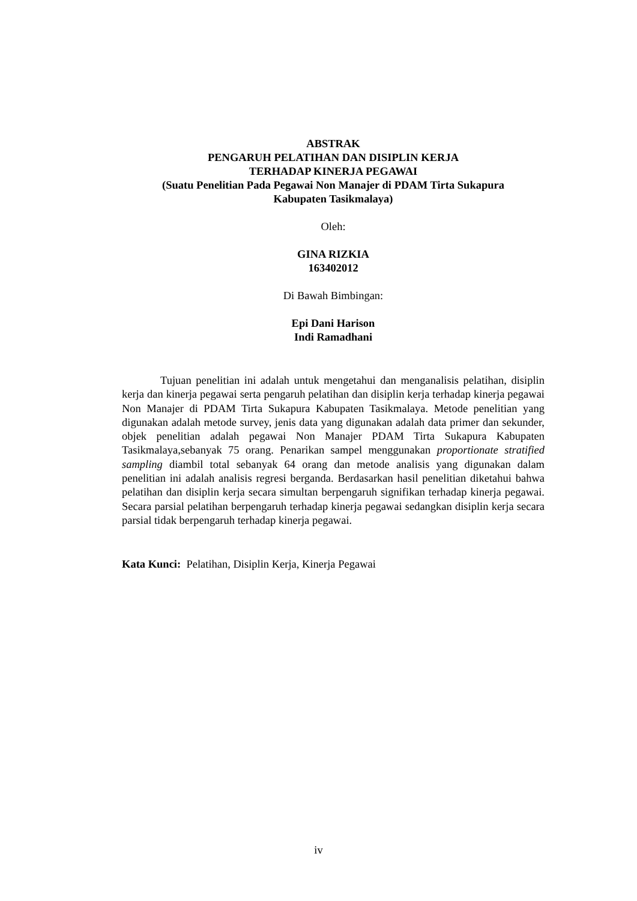ABSTRAK
PENGARUH PELATIHAN DAN DISIPLIN KERJA
TERHADAP KINERJA PEGAWAI
(Suatu Penelitian Pada Pegawai Non Manajer di PDAM Tirta Sukapura
Kabupaten Tasikmalaya)
Oleh:
GINA RIZKIA
163402012
Di Bawah Bimbingan:
Epi Dani Harison
Indi Ramadhani
Tujuan penelitian ini adalah untuk mengetahui dan menganalisis pelatihan, disiplin kerja dan kinerja pegawai serta pengaruh pelatihan dan disiplin kerja terhadap kinerja pegawai Non Manajer di PDAM Tirta Sukapura Kabupaten Tasikmalaya. Metode penelitian yang digunakan adalah metode survey, jenis data yang digunakan adalah data primer dan sekunder, objek penelitian adalah pegawai Non Manajer PDAM Tirta Sukapura Kabupaten Tasikmalaya,sebanyak 75 orang. Penarikan sampel menggunakan proportionate stratified sampling diambil total sebanyak 64 orang dan metode analisis yang digunakan dalam penelitian ini adalah analisis regresi berganda. Berdasarkan hasil penelitian diketahui bahwa pelatihan dan disiplin kerja secara simultan berpengaruh signifikan terhadap kinerja pegawai. Secara parsial pelatihan berpengaruh terhadap kinerja pegawai sedangkan disiplin kerja secara parsial tidak berpengaruh terhadap kinerja pegawai.
Kata Kunci: Pelatihan, Disiplin Kerja, Kinerja Pegawai
iv